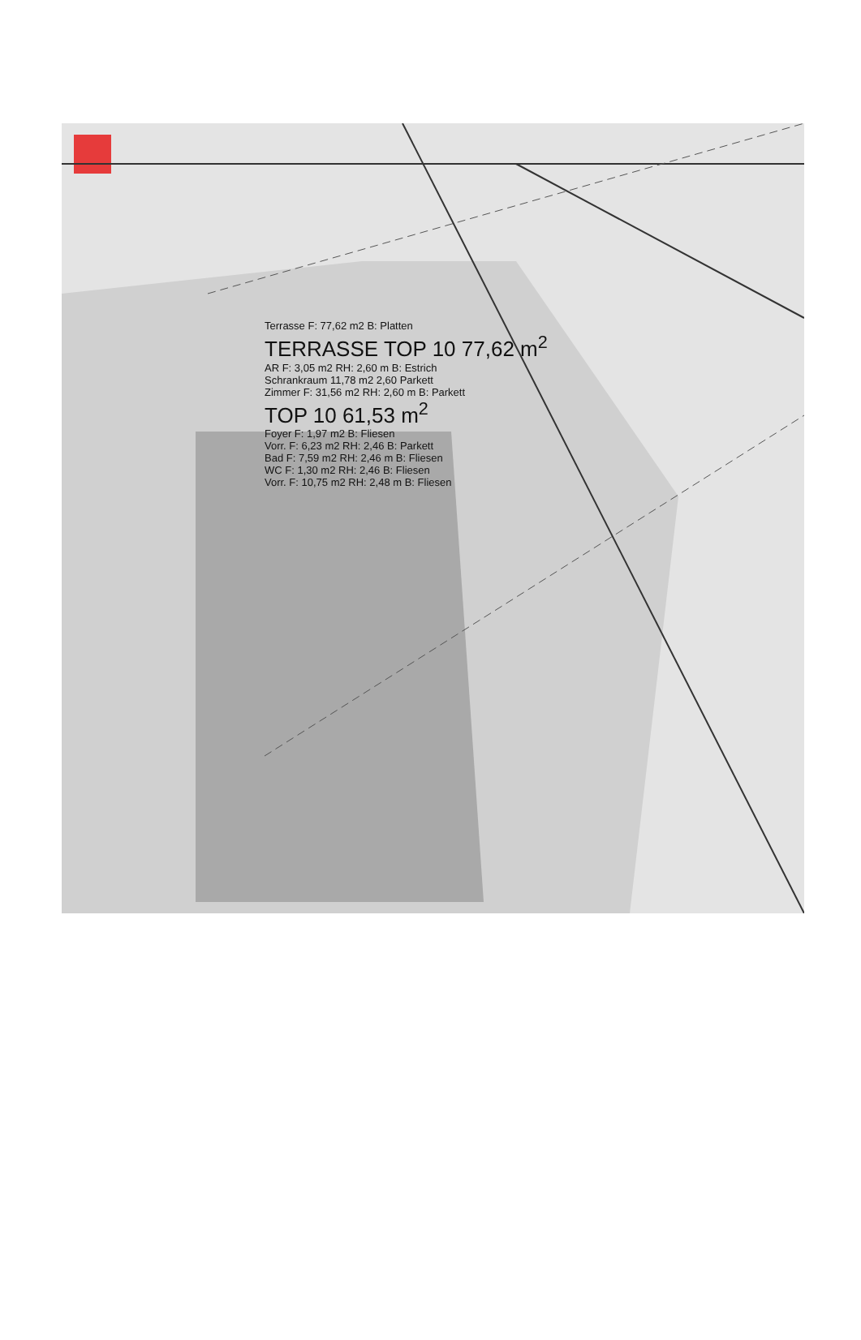Terrasse F: 77,62 m2 B: Platten
TERRASSE TOP 10 77,62 m<sup>2</sup>
AR F: 3,05 m2 RH: 2,60 m B: Estrich
Schrankraum 11,78 m2 2,60 Parkett
Zimmer F: 31,56 m2 RH: 2,60 m B: Parkett
TOP 10 61,53 m<sup>2</sup>
Foyer F: 1,97 m2 B: Fliesen
Vorr. F: 6,23 m2 RH: 2,46 B: Parkett
Bad F: 7,59 m2 RH: 2,46 m B: Fliesen
WC F: 1,30 m2 RH: 2,46 B: Fliesen
Vorr. F: 10,75 m2 RH: 2,48 m B: Fliesen